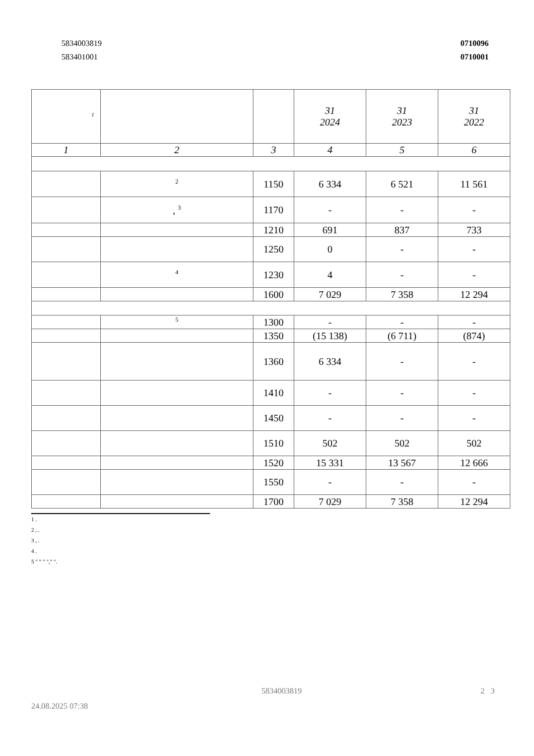0710096
0710001
5834003819
583401001
| <sup>1</sup> | | | 31 2024 | 31 2023 | 31 2022 |
| --- | --- | --- | --- | --- | --- |
| 1 | 2 | 3 | 4 | 5 | 6 |
| | <sup>2</sup> | 1150 | 6 334 | 6 521 | 11 561 |
| | , <sup>3</sup> | 1170 | - | - | - |
| | | 1210 | 691 | 837 | 733 |
| | | 1250 | 0 | - | - |
| | <sup>4</sup> | 1230 | 4 | - | - |
| | | 1600 | 7 029 | 7 358 | 12 294 |
| | <sup>5</sup> | 1300 | - | - | - |
| | | 1350 | (15 138) | (6 711) | (874) |
| | | 1360 | 6 334 | - | - |
| | | 1410 | - | - | - |
| | | 1450 | - | - | - |
| | | 1510 | 502 | 502 | 502 |
| | | 1520 | 15 331 | 13 567 | 12 666 |
| | | 1550 | - | - | - |
| | | 1700 | 7 029 | 7 358 | 12 294 |
1 .
2 , .
3 , .
4 .
5 " " " "," ".
5834003819 2 3
24.08.2025 07:38